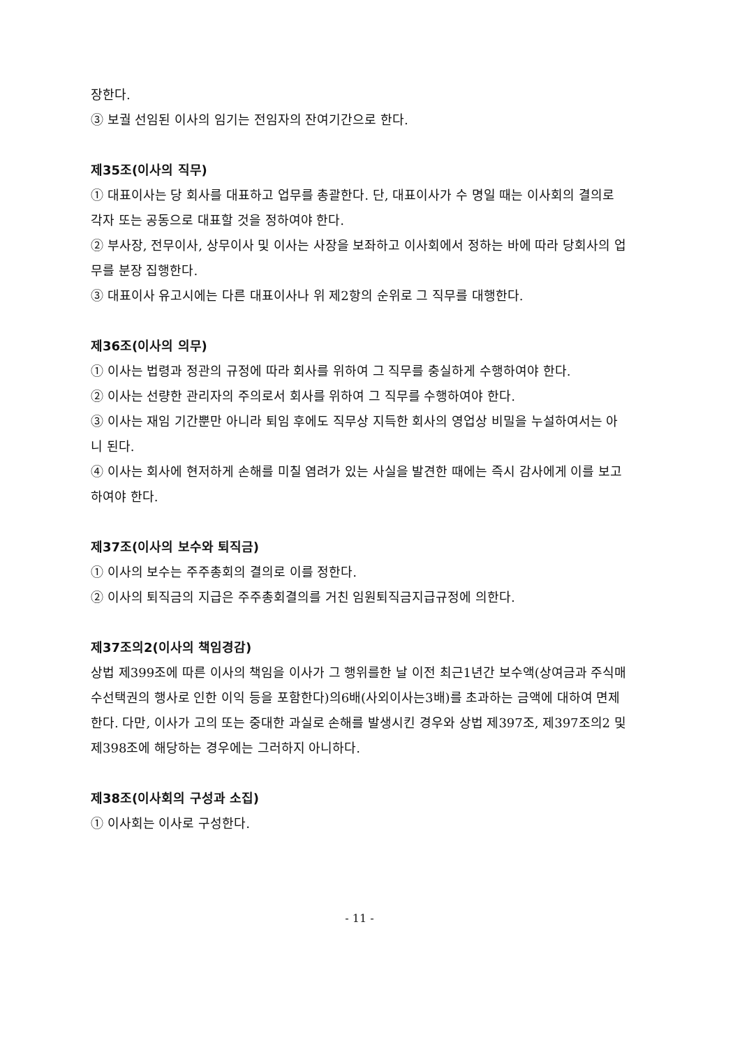장한다.
③ 보궐 선임된 이사의 임기는 전임자의 잔여기간으로 한다.
제35조(이사의 직무)
① 대표이사는 당 회사를 대표하고 업무를 총괄한다. 단, 대표이사가 수 명일 때는 이사회의 결의로 각자 또는 공동으로 대표할 것을 정하여야 한다.
② 부사장, 전무이사, 상무이사 및 이사는 사장을 보좌하고 이사회에서 정하는 바에 따라 당회사의 업무를 분장 집행한다.
③ 대표이사 유고시에는 다른 대표이사나 위 제2항의 순위로 그 직무를 대행한다.
제36조(이사의 의무)
① 이사는 법령과 정관의 규정에 따라 회사를 위하여 그 직무를 충실하게 수행하여야 한다.
② 이사는 선량한 관리자의 주의로서 회사를 위하여 그 직무를 수행하여야 한다.
③ 이사는 재임 기간뿐만 아니라 퇴임 후에도 직무상 지득한 회사의 영업상 비밀을 누설하여서는 아니 된다.
④ 이사는 회사에 현저하게 손해를 미칠 염려가 있는 사실을 발견한 때에는 즉시 감사에게 이를 보고하여야 한다.
제37조(이사의 보수와 퇴직금)
① 이사의 보수는 주주총회의 결의로 이를 정한다.
② 이사의 퇴직금의 지급은 주주총회결의를 거친 임원퇴직금지급규정에 의한다.
제37조의2(이사의 책임경감)
상법 제399조에 따른 이사의 책임을 이사가 그 행위를한 날 이전 최근1년간 보수액(상여금과 주식매수선택권의 행사로 인한 이익 등을 포함한다)의6배(사외이사는3배)를 초과하는 금액에 대하여 면제한다. 다만, 이사가 고의 또는 중대한 과실로 손해를 발생시킨 경우와 상법 제397조, 제397조의2 및 제398조에 해당하는 경우에는 그러하지 아니하다.
제38조(이사회의 구성과 소집)
① 이사회는 이사로 구성한다.
- 11 -